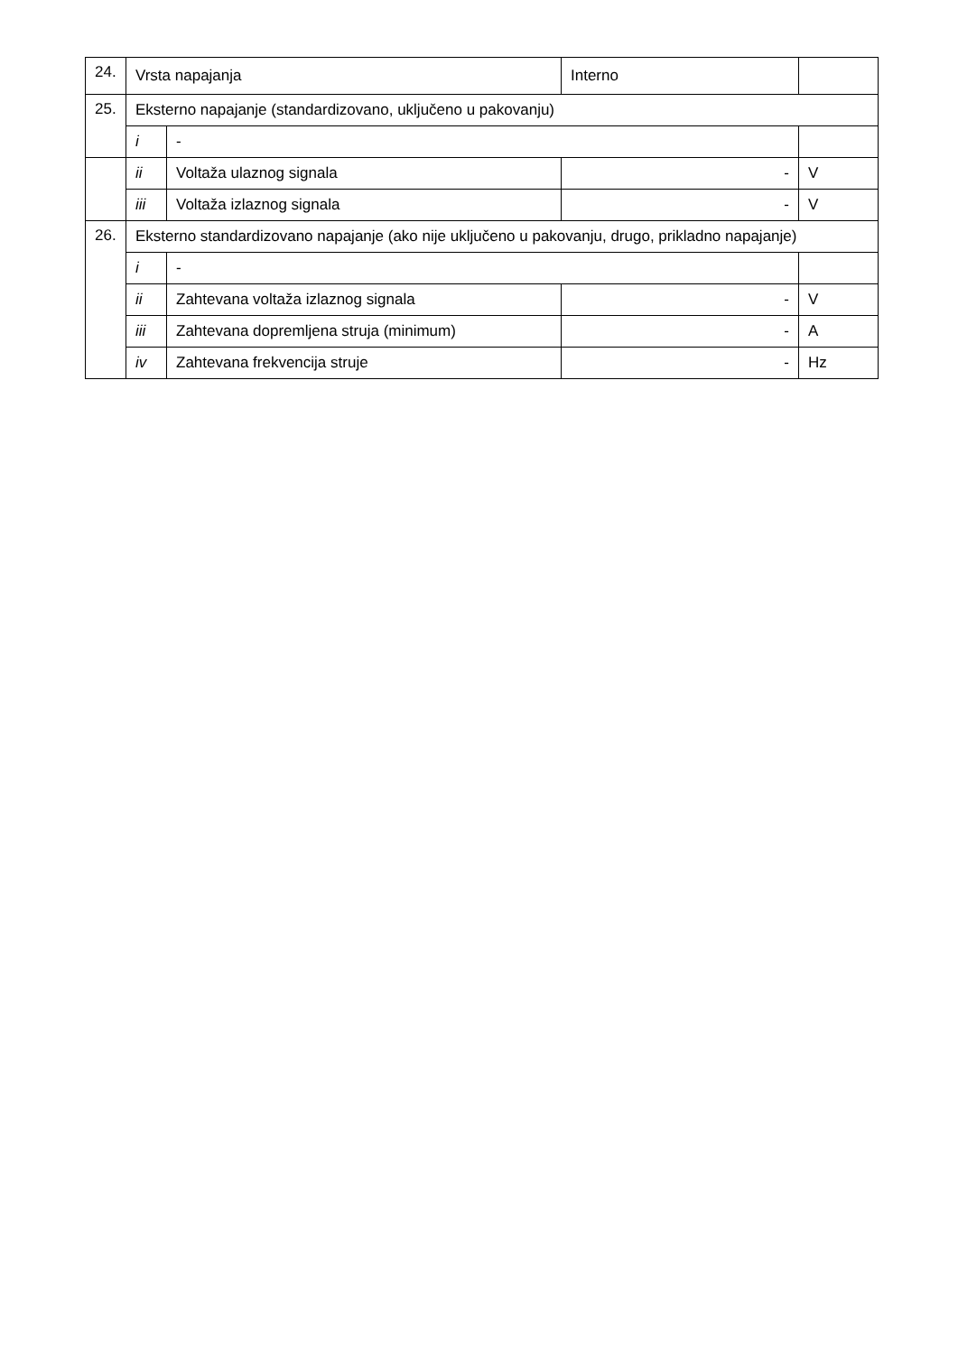| 24. | Vrsta napajanja | | | Interno | |
| 25. | Eksterno napajanje (standardizovano, uključeno u pakovanju) | | | | |
| | i | - | | | |
| | ii | Voltaža ulaznog signala | - | | V |
| | iii | Voltaža izlaznog signala | - | | V |
| 26. | Eksterno standardizovano napajanje (ako nije uključeno u pakovanju, drugo, prikladno napajanje) | | | | |
| | i | - | | | |
| | ii | Zahtevana voltaža izlaznog signala | - | | V |
| | iii | Zahtevana dopremljena struja (minimum) | - | | A |
| | iv | Zahtevana frekvencija struje | - | | Hz |